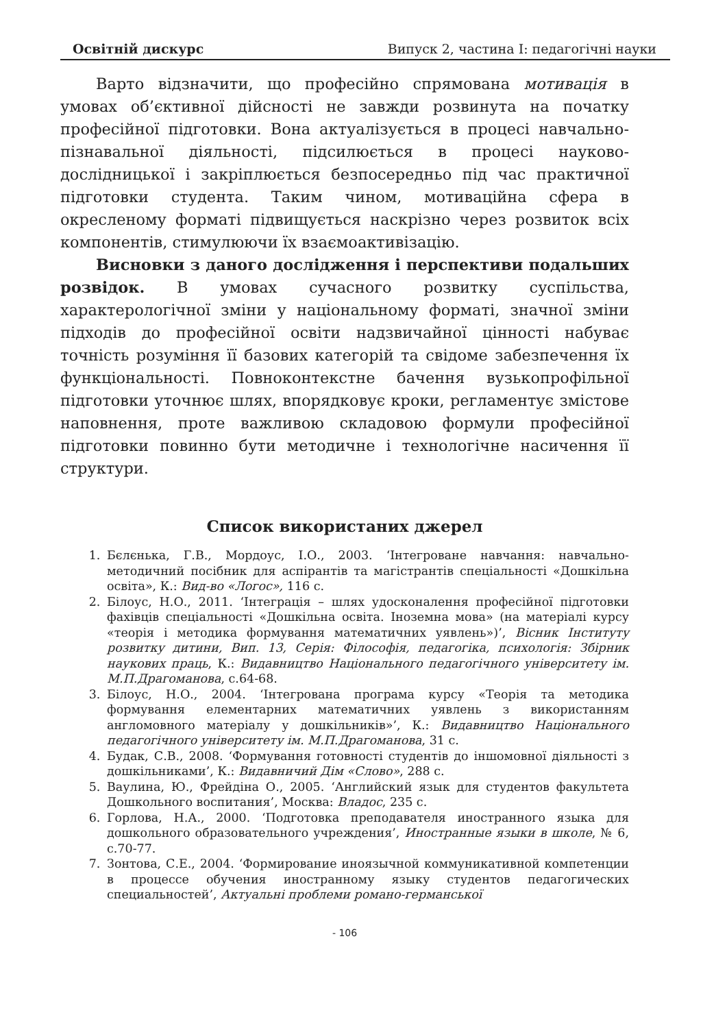Освітній дискурс Випуск 2, частина І: педагогічні науки
Варто відзначити, що професійно спрямована мотивація в умовах об’єктивної дійсності не завжди розвинута на початку професійної підготовки. Вона актуалізується в процесі навчально-пізнавальної діяльності, підсилюється в процесі науково-дослідницької і закріплюється безпосередньо під час практичної підготовки студента. Таким чином, мотиваційна сфера в окресленому форматі підвищується наскрізно через розвиток всіх компонентів, стимулюючи їх взаємоактивізацію.
Висновки з даного дослідження і перспективи подальших розвідок. В умовах сучасного розвитку суспільства, характерологічної зміни у національному форматі, значної зміни підходів до професійної освіти надзвичайної цінності набуває точність розуміння її базових категорій та свідоме забезпечення їх функціональності. Повноконтекстне бачення вузькопрофільної підготовки уточнює шлях, впорядковує кроки, регламентує змістове наповнення, проте важливою складовою формули професійної підготовки повинно бути методичне і технологічне насичення її структури.
Список використаних джерел
1. Бєлєнька, Г.В., Мордоус, І.О., 2003. ‘Інтегроване навчання: навчально-методичний посібник для аспірантів та магістрантів спеціальності «Дошкільна освіта», К.: Вид-во «Логос», 116 с.
2. Білоус, Н.О., 2011. ‘Інтеграція – шлях удосконалення професійної підготовки фахівців спеціальності «Дошкільна освіта. Іноземна мова» (на матеріалі курсу «теорія і методика формування математичних уявлень»)’, Вісник Інституту розвитку дитини, Вип. 13, Серія: Філософія, педагогіка, психологія: Збірник наукових праць, К.: Видавництво Національного педагогічного університету ім. М.П.Драгоманова, с.64-68.
3. Білоус, Н.О., 2004. ‘Інтегрована програма курсу «Теорія та методика формування елементарних математичних уявлень з використанням англомовного матеріалу у дошкільників»’, К.: Видавництво Національного педагогічного університету ім. М.П.Драгоманова, 31 с.
4. Будак, С.В., 2008. ‘Формування готовності студентів до іншомовної діяльності з дошкільниками’, К.: Видавничий Дім «Слово», 288 с.
5. Ваулина, Ю., Фрейдіна О., 2005. ‘Английский язык для студентов факультета Дошкольного воспитания’, Москва: Владос, 235 с.
6. Горлова, Н.А., 2000. ‘Подготовка преподавателя иностранного языка для дошкольного образовательного учреждения’, Иностранные языки в школе, № 6, с.70-77.
7. Зонтова, С.Е., 2004. ‘Формирование иноязычной коммуникативной компетенции в процессе обучения иностранному языку студентов педагогических специальностей’, Актуальні проблеми романо-германської
- 106